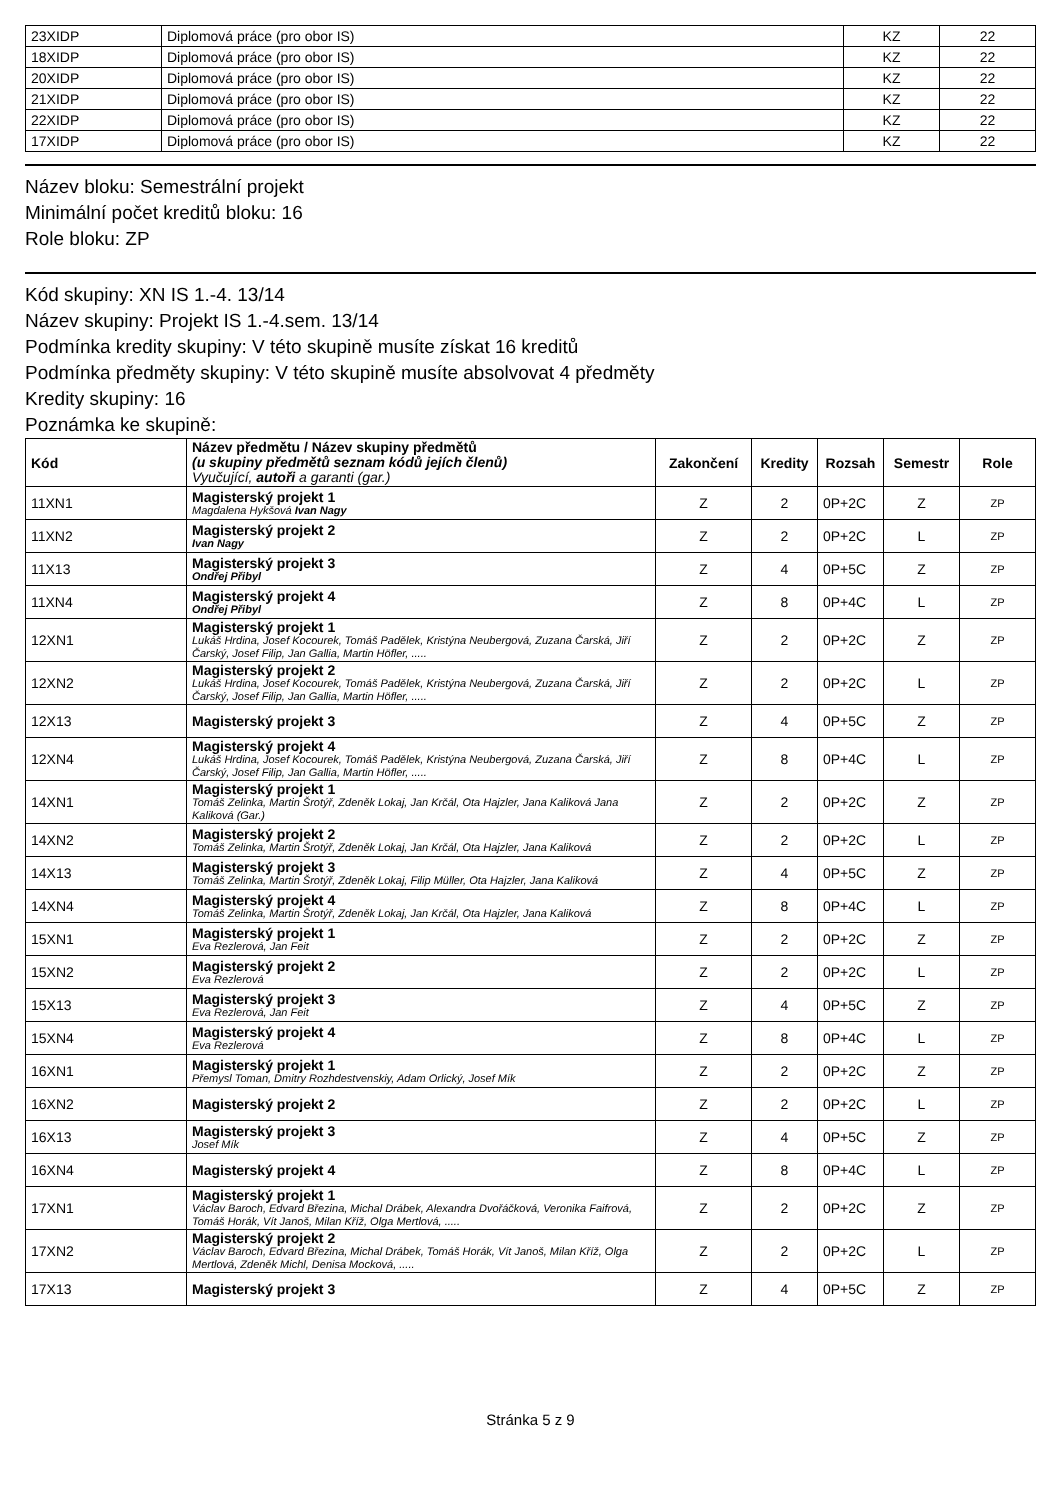| 23XIDP | Diplomová práce (pro obor IS) | KZ | 22 |
| 18XIDP | Diplomová práce (pro obor IS) | KZ | 22 |
| 20XIDP | Diplomová práce (pro obor IS) | KZ | 22 |
| 21XIDP | Diplomová práce (pro obor IS) | KZ | 22 |
| 22XIDP | Diplomová práce (pro obor IS) | KZ | 22 |
| 17XIDP | Diplomová práce (pro obor IS) | KZ | 22 |
Název bloku: Semestrální projekt
Minimální počet kreditů bloku: 16
Role bloku: ZP
Kód skupiny: XN IS 1.-4. 13/14
Název skupiny: Projekt IS 1.-4.sem. 13/14
Podmínka kredity skupiny: V této skupině musíte získat 16 kreditů
Podmínka předměty skupiny: V této skupině musíte absolvovat 4 předměty
Kredity skupiny: 16
Poznámka ke skupině:
| Kód | Název předmětu / Název skupiny předmětů (u skupiny předmětů seznam kódů jejích členů) Vyučující, autoři a garanti (gar.) | Zakončení | Kredity | Rozsah | Semestr | Role |
| --- | --- | --- | --- | --- | --- | --- |
| 11XN1 | Magisterský projekt 1 Magdalena Hykšová Ivan Nagy | Z | 2 | 0P+2C | Z | ZP |
| 11XN2 | Magisterský projekt 2 Ivan Nagy | Z | 2 | 0P+2C | L | ZP |
| 11X13 | Magisterský projekt 3 Ondřej Přibyl | Z | 4 | 0P+5C | Z | ZP |
| 11XN4 | Magisterský projekt 4 Ondřej Přibyl | Z | 8 | 0P+4C | L | ZP |
| 12XN1 | Magisterský projekt 1 Lukáš Hrdina, Josef Kocourek, Tomáš Padělek, Kristýna Neubergová, Zuzana Čarská, Jiří Čarský, Josef Filip, Jan Gallia, Martin Höfler, ..... | Z | 2 | 0P+2C | Z | ZP |
| 12XN2 | Magisterský projekt 2 Lukáš Hrdina, Josef Kocourek, Tomáš Padělek, Kristýna Neubergová, Zuzana Čarská, Jiří Čarský, Josef Filip, Jan Gallia, Martin Höfler, ..... | Z | 2 | 0P+2C | L | ZP |
| 12X13 | Magisterský projekt 3 | Z | 4 | 0P+5C | Z | ZP |
| 12XN4 | Magisterský projekt 4 Lukáš Hrdina, Josef Kocourek, Tomáš Padělek, Kristýna Neubergová, Zuzana Čarská, Jiří Čarský, Josef Filip, Jan Gallia, Martin Höfler, ..... | Z | 8 | 0P+4C | L | ZP |
| 14XN1 | Magisterský projekt 1 Tomáš Zelinka, Martin Šrotýř, Zdeněk Lokaj, Jan Krčál, Ota Hajzler, Jana Kaliková Jana Kaliková (Gar.) | Z | 2 | 0P+2C | Z | ZP |
| 14XN2 | Magisterský projekt 2 Tomáš Zelinka, Martin Šrotýř, Zdeněk Lokaj, Jan Krčál, Ota Hajzler, Jana Kaliková | Z | 2 | 0P+2C | L | ZP |
| 14X13 | Magisterský projekt 3 Tomáš Zelinka, Martin Šrotýř, Zdeněk Lokaj, Filip Müller, Ota Hajzler, Jana Kaliková | Z | 4 | 0P+5C | Z | ZP |
| 14XN4 | Magisterský projekt 4 Tomáš Zelinka, Martin Šrotýř, Zdeněk Lokaj, Jan Krčál, Ota Hajzler, Jana Kaliková | Z | 8 | 0P+4C | L | ZP |
| 15XN1 | Magisterský projekt 1 Eva Rezlerová, Jan Feit | Z | 2 | 0P+2C | Z | ZP |
| 15XN2 | Magisterský projekt 2 Eva Rezlerová | Z | 2 | 0P+2C | L | ZP |
| 15X13 | Magisterský projekt 3 Eva Rezlerová, Jan Feit | Z | 4 | 0P+5C | Z | ZP |
| 15XN4 | Magisterský projekt 4 Eva Rezlerová | Z | 8 | 0P+4C | L | ZP |
| 16XN1 | Magisterský projekt 1 Přemysl Toman, Dmitry Rozhdestvenskiy, Adam Orlický, Josef Mík | Z | 2 | 0P+2C | Z | ZP |
| 16XN2 | Magisterský projekt 2 | Z | 2 | 0P+2C | L | ZP |
| 16X13 | Magisterský projekt 3 Josef Mík | Z | 4 | 0P+5C | Z | ZP |
| 16XN4 | Magisterský projekt 4 | Z | 8 | 0P+4C | L | ZP |
| 17XN1 | Magisterský projekt 1 Václav Baroch, Edvard Březina, Michal Drábek, Alexandra Dvořáčková, Veronika Faifrová, Tomáš Horák, Vít Janoš, Milan Kříž, Olga Mertlová, ..... | Z | 2 | 0P+2C | Z | ZP |
| 17XN2 | Magisterský projekt 2 Václav Baroch, Edvard Březina, Michal Drábek, Tomáš Horák, Vít Janoš, Milan Kříž, Olga Mertlová, Zdeněk Michl, Denisa Mocková, ..... | Z | 2 | 0P+2C | L | ZP |
| 17X13 | Magisterský projekt 3 | Z | 4 | 0P+5C | Z | ZP |
Stránka 5 z 9